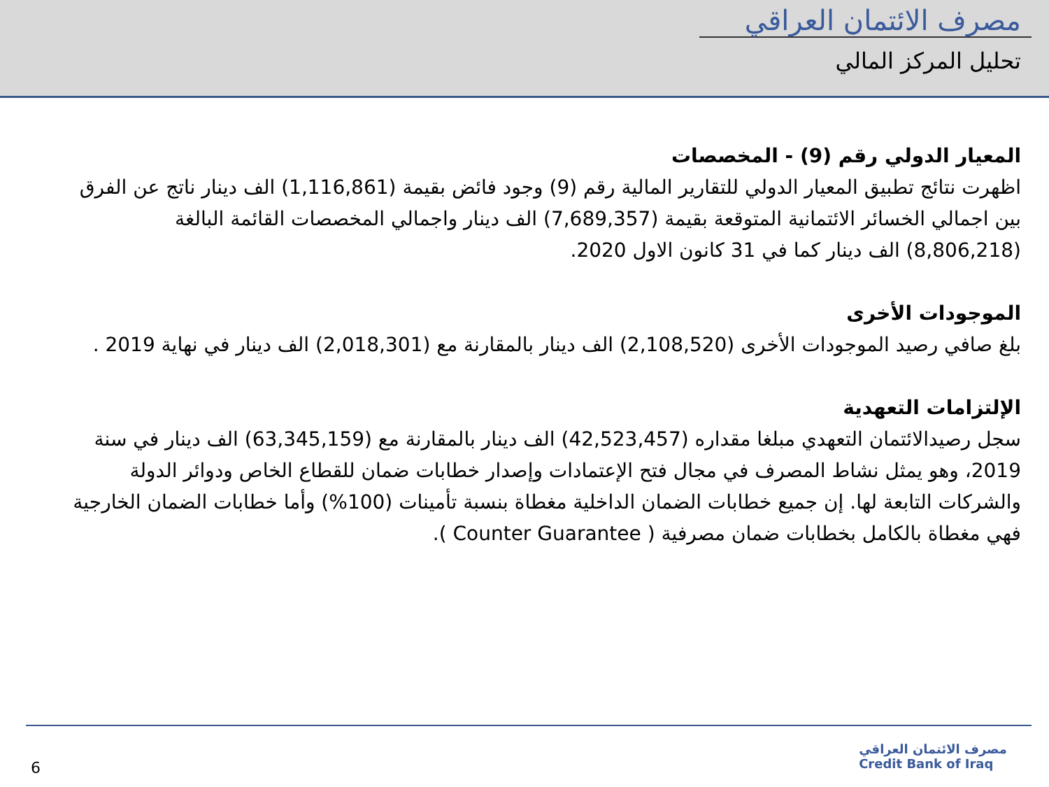مصرف الائتمان العراقي
تحليل المركز المالي
المعيار الدولي رقم (9) - المخصصات
اظهرت نتائج تطبيق المعيار الدولي للتقارير المالية رقم (9) وجود فائض بقيمة (1,116,861) الف دينار ناتج عن الفرق بين اجمالي الخسائر الائتمانية المتوقعة بقيمة (7,689,357) الف دينار واجمالي المخصصات القائمة البالغة (8,806,218) الف دينار كما في 31 كانون الاول 2020.
الموجودات الأخرى
بلغ صافي رصيد الموجودات الأخرى (2,108,520) الف دينار بالمقارنة مع (2,018,301) الف دينار في نهاية 2019 .
الإلتزامات التعهدية
سجل رصيدالائتمان التعهدي مبلغا مقداره (42,523,457) الف دينار بالمقارنة مع (63,345,159) الف دينار في سنة 2019، وهو يمثل نشاط المصرف في مجال فتح الإعتمادات وإصدار خطابات ضمان للقطاع الخاص ودوائر الدولة والشركات التابعة لها. إن جميع خطابات الضمان الداخلية مغطاة بنسبة تأمينات (100%) وأما خطابات الضمان الخارجية فهي مغطاة بالكامل بخطابات ضمان مصرفية ( Counter Guarantee ).
6
مصرف الائتمان العراقي
Credit Bank of Iraq